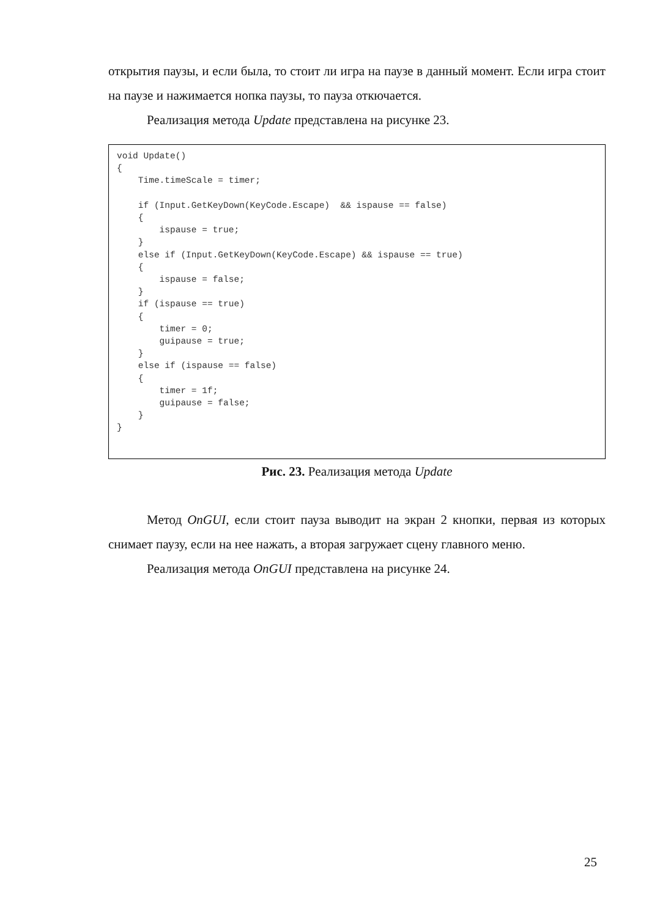открытия паузы, и если была, то стоит ли игра на паузе в данный момент. Если игра стоит на паузе и нажимается нопка паузы, то пауза откючается.
Реализация метода Update представлена на рисунке 23.
void Update() { Time.timeScale = timer; if (Input.GetKeyDown(KeyCode.Escape) && ispause == false) { ispause = true; } else if (Input.GetKeyDown(KeyCode.Escape) && ispause == true) { ispause = false; } if (ispause == true) { timer = 0; guipause = true; } else if (ispause == false) { timer = 1f; guipause = false; } }
Рис. 23. Реализация метода Update
Метод OnGUI, если стоит пауза выводит на экран 2 кнопки, первая из которых снимает паузу, если на нее нажать, а вторая загружает сцену главного меню.
Реализация метода OnGUI представлена на рисунке 24.
25